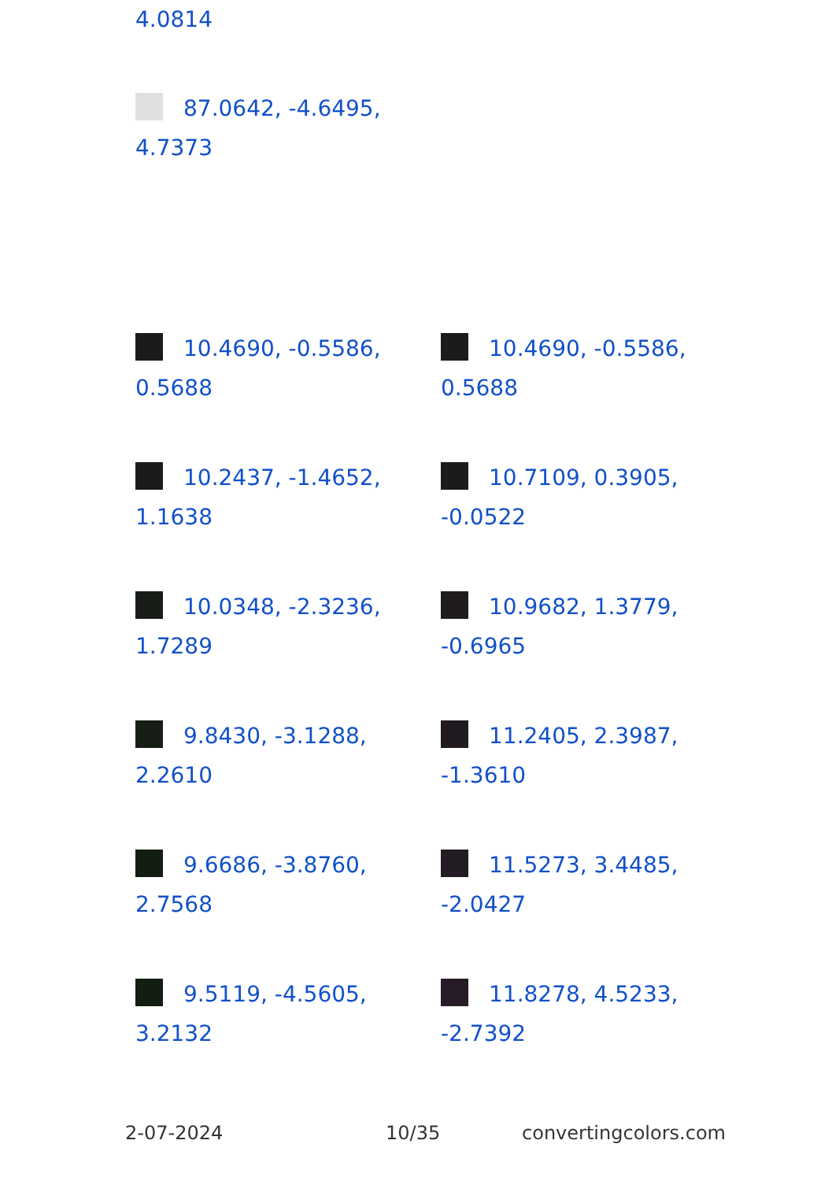4.0814
87.0642, -4.6495, 4.7373
10.4690, -0.5586, 0.5688
10.4690, -0.5586, 0.5688
10.2437, -1.4652, 1.1638
10.7109, 0.3905, -0.0522
10.0348, -2.3236, 1.7289
10.9682, 1.3779, -0.6965
9.8430, -3.1288, 2.2610
11.2405, 2.3987, -1.3610
9.6686, -3.8760, 2.7568
11.5273, 3.4485, -2.0427
9.5119, -4.5605, 3.2132
11.8278, 4.5233, -2.7392
2-07-2024 10/35 convertingcolors.com